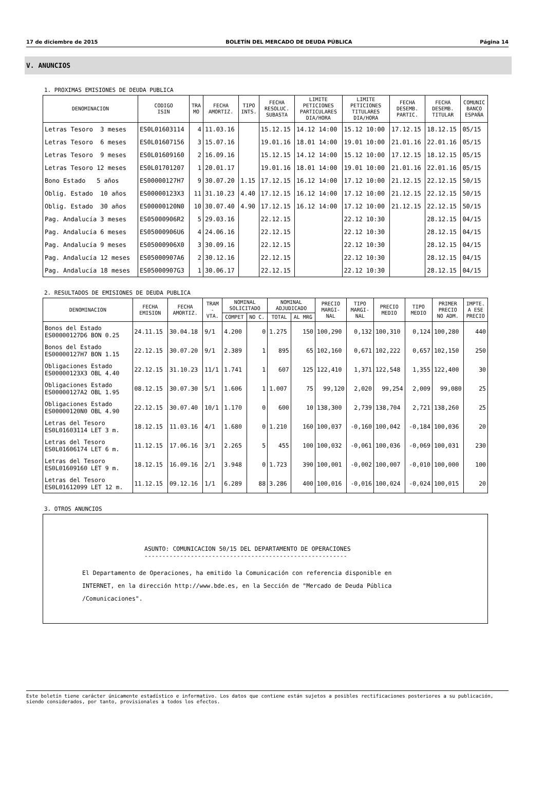17 de diciembre de 2015 BOLETÍN DEL MERCADO DE DEUDA PÚBLICA Página 14
V. ANUNCIOS
1. PROXIMAS EMISIONES DE DEUDA PUBLICA
| DENOMINACION | CODIGO ISIN | TRA MO | FECHA AMORTIZ. | TIPO INTS. | FECHA RESOLUC. SUBASTA | LIMITE PETICIONES PARTICULARES DIA/HORA | LIMITE PETICIONES TITULARES DIA/HORA | FECHA DESEMB. PARTIC. | FECHA DESEMB. TITULAR | COMUNIC BANCO ESPAÑA |
| --- | --- | --- | --- | --- | --- | --- | --- | --- | --- | --- |
| Letras Tesoro 3 meses | ES0L01603114 | 4 | 11.03.16 | | 15.12.15 | 14.12 14:00 | 15.12 10:00 | 17.12.15 | 18.12.15 | 05/15 |
| Letras Tesoro 6 meses | ES0L01607156 | 3 | 15.07.16 | | 19.01.16 | 18.01 14:00 | 19.01 10:00 | 21.01.16 | 22.01.16 | 05/15 |
| Letras Tesoro 9 meses | ES0L01609160 | 2 | 16.09.16 | | 15.12.15 | 14.12 14:00 | 15.12 10:00 | 17.12.15 | 18.12.15 | 05/15 |
| Letras Tesoro 12 meses | ES0L01701207 | 1 | 20.01.17 | | 19.01.16 | 18.01 14:00 | 19.01 10:00 | 21.01.16 | 22.01.16 | 05/15 |
| Bono Estado 5 años | ES00000127H7 | 9 | 30.07.20 | 1.15 | 17.12.15 | 16.12 14:00 | 17.12 10:00 | 21.12.15 | 22.12.15 | 50/15 |
| Oblig. Estado 10 años | ES00000123X3 | 11 | 31.10.23 | 4.40 | 17.12.15 | 16.12 14:00 | 17.12 10:00 | 21.12.15 | 22.12.15 | 50/15 |
| Oblig. Estado 30 años | ES00000120N0 | 10 | 30.07.40 | 4.90 | 17.12.15 | 16.12 14:00 | 17.12 10:00 | 21.12.15 | 22.12.15 | 50/15 |
| Pag. Andalucía 3 meses | ES05000906R2 | 5 | 29.03.16 | | 22.12.15 | | 22.12 10:30 | | 28.12.15 | 04/15 |
| Pag. Andalucía 6 meses | ES05000906U6 | 4 | 24.06.16 | | 22.12.15 | | 22.12 10:30 | | 28.12.15 | 04/15 |
| Pag. Andalucía 9 meses | ES05000906X0 | 3 | 30.09.16 | | 22.12.15 | | 22.12 10:30 | | 28.12.15 | 04/15 |
| Pag. Andalucía 12 meses | ES05000907A6 | 2 | 30.12.16 | | 22.12.15 | | 22.12 10:30 | | 28.12.15 | 04/15 |
| Pag. Andalucía 18 meses | ES05000907G3 | 1 | 30.06.17 | | 22.12.15 | | 22.12 10:30 | | 28.12.15 | 04/15 |
2. RESULTADOS DE EMISIONES DE DEUDA PUBLICA
| DENOMINACION | FECHA EMISION | FECHA AMORTIZ. | TRAM - VTA. | NOMINAL SOLICITADO | | NOMINAL ADJUDICADO | | PRECIO MARGI- NAL | TIPO MARGI- NAL | PRECIO MEDIO | TIPO MEDIO | PRIMER PRECIO NO ADM. | IMPTE. A ESE PRECIO |
| --- | --- | --- | --- | --- | --- | --- | --- | --- | --- | --- | --- | --- | --- |
| | | | | COMPET | NO C. | TOTAL | AL MRG | | | | | | |
| Bonos del Estado ES00000127D6 BON 0.25 | 24.11.15 | 30.04.18 | 9/1 | 4.200 | 0 | 1.275 | 150 | 100,290 | 0,132 | 100,310 | 0,124 | 100,280 | 440 |
| Bonos del Estado ES00000127H7 BON 1.15 | 22.12.15 | 30.07.20 | 9/1 | 2.389 | 1 | 895 | 65 | 102,160 | 0,671 | 102,222 | 0,657 | 102,150 | 250 |
| Obligaciones Estado ES00000123X3 OBL 4.40 | 22.12.15 | 31.10.23 | 11/1 | 1.741 | 1 | 607 | 125 | 122,410 | 1,371 | 122,548 | 1,355 | 122,400 | 30 |
| Obligaciones Estado ES00000127A2 OBL 1.95 | 08.12.15 | 30.07.30 | 5/1 | 1.606 | 1 | 1.007 | 75 | 99,120 | 2,020 | 99,254 | 2,009 | 99,080 | 25 |
| Obligaciones Estado ES00000120N0 OBL 4.90 | 22.12.15 | 30.07.40 | 10/1 | 1.170 | 0 | 600 | 10 | 138,300 | 2,739 | 138,704 | 2,721 | 138,260 | 25 |
| Letras del Tesoro ES0L01603114 LET 3 m. | 18.12.15 | 11.03.16 | 4/1 | 1.680 | 0 | 1.210 | 160 | 100,037 | -0,160 | 100,042 | -0,184 | 100,036 | 20 |
| Letras del Tesoro ES0L01606174 LET 6 m. | 11.12.15 | 17.06.16 | 3/1 | 2.265 | 5 | 455 | 100 | 100,032 | -0,061 | 100,036 | -0,069 | 100,031 | 230 |
| Letras del Tesoro ES0L01609160 LET 9 m. | 18.12.15 | 16.09.16 | 2/1 | 3.948 | 0 | 1.723 | 390 | 100,001 | -0,002 | 100,007 | -0,010 | 100,000 | 100 |
| Letras del Tesoro ES0L01612099 LET 12 m. | 11.12.15 | 09.12.16 | 1/1 | 6.289 | 88 | 3.286 | 400 | 100,016 | -0,016 | 100,024 | -0,024 | 100,015 | 20 |
3. OTROS ANUNCIOS
ASUNTO: COMUNICACION 50/15 DEL DEPARTAMENTO DE OPERACIONES
---------------------------------------------------------
El Departamento de Operaciones, ha emitido la Comunicación con referencia disponible en INTERNET, en la dirección http://www.bde.es, en la Sección de "Mercado de Deuda Pública /Comunicaciones".
Este boletín tiene carácter únicamente estadístico e informativo. Los datos que contiene están sujetos a posibles rectificaciones posteriores a su publicación, siendo considerados, por tanto, provisionales a todos los efectos.